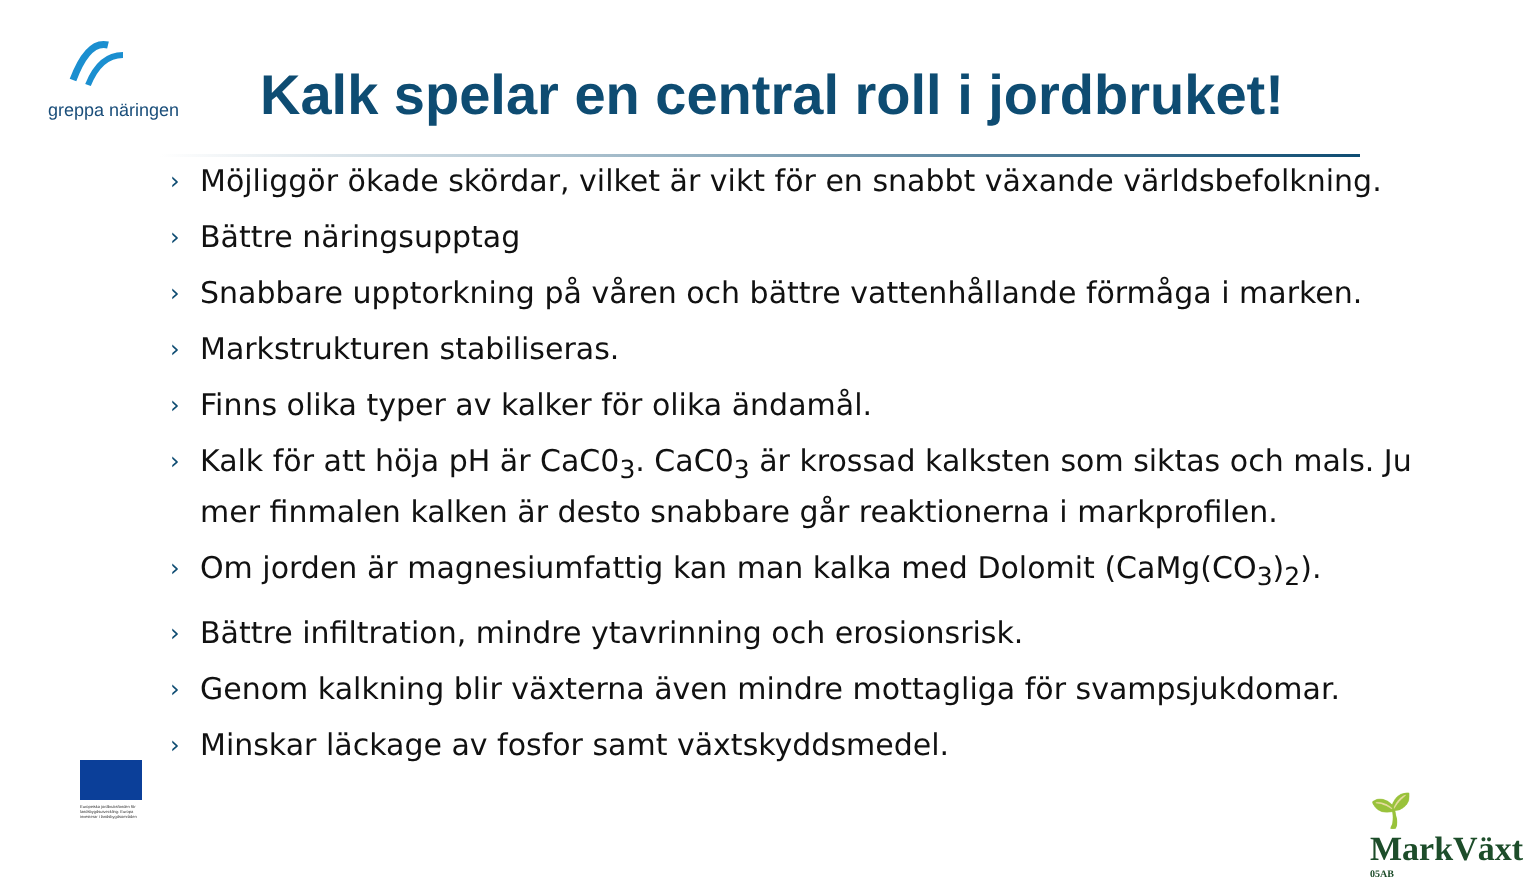greppa näringen
Kalk spelar en central roll i jordbruket!
› Möjliggör ökade skördar, vilket är vikt för en snabbt växande världsbefolkning.
› Bättre näringsupptag
› Snabbare upptorkning på våren och bättre vattenhållande förmåga i marken.
› Markstrukturen stabiliseras.
› Finns olika typer av kalker för olika ändamål.
› Kalk för att höja pH är CaC0<sub>3</sub>. CaC0<sub>3</sub> är krossad kalksten som siktas och mals. Ju mer finmalen kalken är desto snabbare går reaktionerna i markprofilen.
› Om jorden är magnesiumfattig kan man kalka med Dolomit (CaMg(CO<sub>3</sub>)<sub>2</sub>).
› Bättre infiltration, mindre ytavrinning och erosionsrisk.
› Genom kalkning blir växterna även mindre mottagliga för svampsjukdomar.
› Minskar läckage av fosfor samt växtskyddsmedel.
Europeiska jordbruksfonden för landsbygdsutveckling: Europa investerar i landsbygdsområden
🌱 MarkVäxt
05AB